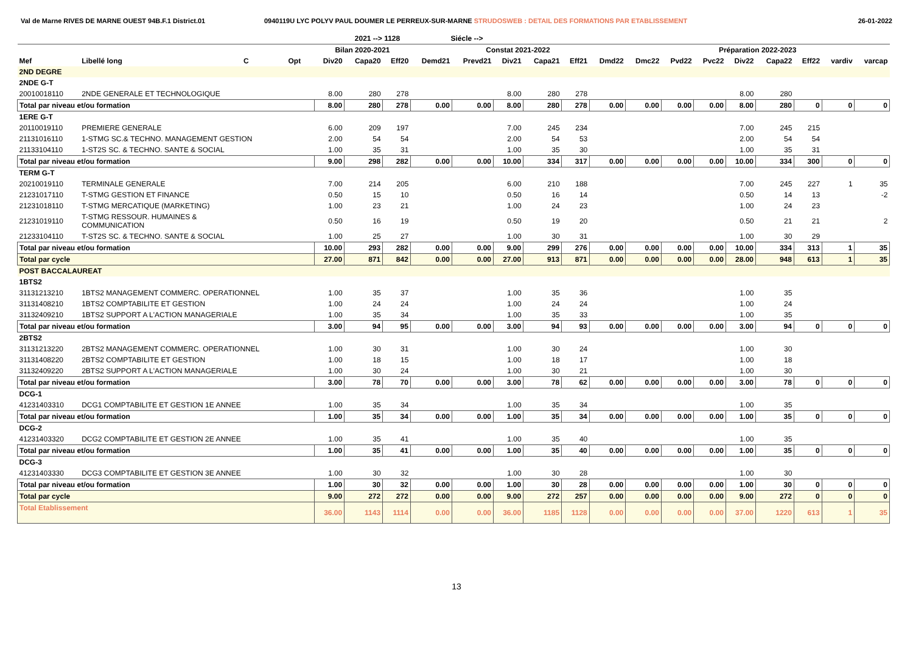Val de Marne RIVES DE MARNE OUEST 94B.F.1 District.01 0940119U LYC POLYV PAUL DOUMER LE PERREUX-SUR-MARNE STRUDOSWEB : DETAIL DES FORMATIONS PAR ETABLISSEMENT
26-01-2022
| | | | | | | 2021 --> 1128 | | Siécle --> | | | | | | | | | | | | | |
| --- | --- | --- | --- | --- | --- | --- | --- | --- | --- | --- | --- | --- | --- | --- | --- | --- | --- | --- | --- | --- | --- |
| | | | | | Bilan 2020-2021 | | | Constat 2021-2022 | | | | | | Préparation 2022-2023 | | | | | | | |
| Mef | Libellé long | C | Opt | | Div20 | Capa20 | Eff20 | Demd21 | Prevd21 | Div21 | Capa21 | Eff21 | Dmd22 | Dmc22 | Pvd22 | Pvc22 | Div22 | Capa22 | Eff22 | vardiv | varcap |
| 2ND DEGRE | | | | | | | | | | | | | | | | | | | | | |
| 2NDE G-T | | | | | | | | | | | | | | | | | | | | | |
| 20010018110 | 2NDE GENERALE ET TECHNOLOGIQUE | | | | 8.00 | 280 | 278 | | | 8.00 | 280 | 278 | | | | | 8.00 | 280 | | | |
| Total par niveau et/ou formation | | | | | 8.00 | 280 | 278 | 0.00 | 0.00 | 8.00 | 280 | 278 | 0.00 | 0.00 | 0.00 | 0.00 | 8.00 | 280 | 0 | 0 | 0 |
| 1ERE G-T | | | | | | | | | | | | | | | | | | | | | |
| 20110019110 | PREMIERE GENERALE | | | | 6.00 | 209 | 197 | | | 7.00 | 245 | 234 | | | | | 7.00 | 245 | 215 | | |
| 21131016110 | 1-STMG SC.& TECHNO. MANAGEMENT GESTION | | | | 2.00 | 54 | 54 | | | 2.00 | 54 | 53 | | | | | 2.00 | 54 | 54 | | |
| 21133104110 | 1-ST2S SC. & TECHNO. SANTE & SOCIAL | | | | 1.00 | 35 | 31 | | | 1.00 | 35 | 30 | | | | | 1.00 | 35 | 31 | | |
| Total par niveau et/ou formation | | | | | 9.00 | 298 | 282 | 0.00 | 0.00 | 10.00 | 334 | 317 | 0.00 | 0.00 | 0.00 | 0.00 | 10.00 | 334 | 300 | 0 | 0 |
| TERM G-T | | | | | | | | | | | | | | | | | | | | | |
| 20210019110 | TERMINALE GENERALE | | | | 7.00 | 214 | 205 | | | 6.00 | 210 | 188 | | | | | 7.00 | 245 | 227 | 1 | 35 |
| 21231017110 | T-STMG GESTION ET FINANCE | | | | 0.50 | 15 | 10 | | | 0.50 | 16 | 14 | | | | | 0.50 | 14 | 13 | | -2 |
| 21231018110 | T-STMG MERCATIQUE (MARKETING) | | | | 1.00 | 23 | 21 | | | 1.00 | 24 | 23 | | | | | 1.00 | 24 | 23 | | |
| 21231019110 | T-STMG RESSOUR. HUMAINES & COMMUNICATION | | | | 0.50 | 16 | 19 | | | 0.50 | 19 | 20 | | | | | 0.50 | 21 | 21 | | 2 |
| 21233104110 | T-ST2S SC. & TECHNO. SANTE & SOCIAL | | | | 1.00 | 25 | 27 | | | 1.00 | 30 | 31 | | | | | 1.00 | 30 | 29 | | |
| Total par niveau et/ou formation | | | | | 10.00 | 293 | 282 | 0.00 | 0.00 | 9.00 | 299 | 276 | 0.00 | 0.00 | 0.00 | 0.00 | 10.00 | 334 | 313 | 1 | 35 |
| Total par cycle | | | | | 27.00 | 871 | 842 | 0.00 | 0.00 | 27.00 | 913 | 871 | 0.00 | 0.00 | 0.00 | 0.00 | 28.00 | 948 | 613 | 1 | 35 |
| POST BACCALAUREAT | | | | | | | | | | | | | | | | | | | | | |
| 1BTS2 | | | | | | | | | | | | | | | | | | | | | |
| 31131213210 | 1BTS2 MANAGEMENT COMMERC. OPERATIONNEL | | | | 1.00 | 35 | 37 | | | 1.00 | 35 | 36 | | | | | 1.00 | 35 | | | |
| 31131408210 | 1BTS2 COMPTABILITE ET GESTION | | | | 1.00 | 24 | 24 | | | 1.00 | 24 | 24 | | | | | 1.00 | 24 | | | |
| 31132409210 | 1BTS2 SUPPORT A L'ACTION MANAGERIALE | | | | 1.00 | 35 | 34 | | | 1.00 | 35 | 33 | | | | | 1.00 | 35 | | | |
| Total par niveau et/ou formation | | | | | 3.00 | 94 | 95 | 0.00 | 0.00 | 3.00 | 94 | 93 | 0.00 | 0.00 | 0.00 | 0.00 | 3.00 | 94 | 0 | 0 | 0 |
| 2BTS2 | | | | | | | | | | | | | | | | | | | | | |
| 31131213220 | 2BTS2 MANAGEMENT COMMERC. OPERATIONNEL | | | | 1.00 | 30 | 31 | | | 1.00 | 30 | 24 | | | | | 1.00 | 30 | | | |
| 31131408220 | 2BTS2 COMPTABILITE ET GESTION | | | | 1.00 | 18 | 15 | | | 1.00 | 18 | 17 | | | | | 1.00 | 18 | | | |
| 31132409220 | 2BTS2 SUPPORT A L'ACTION MANAGERIALE | | | | 1.00 | 30 | 24 | | | 1.00 | 30 | 21 | | | | | 1.00 | 30 | | | |
| Total par niveau et/ou formation | | | | | 3.00 | 78 | 70 | 0.00 | 0.00 | 3.00 | 78 | 62 | 0.00 | 0.00 | 0.00 | 0.00 | 3.00 | 78 | 0 | 0 | 0 |
| DCG-1 | | | | | | | | | | | | | | | | | | | | | |
| 41231403310 | DCG1 COMPTABILITE ET GESTION 1E ANNEE | | | | 1.00 | 35 | 34 | | | 1.00 | 35 | 34 | | | | | 1.00 | 35 | | | |
| Total par niveau et/ou formation | | | | | 1.00 | 35 | 34 | 0.00 | 0.00 | 1.00 | 35 | 34 | 0.00 | 0.00 | 0.00 | 0.00 | 1.00 | 35 | 0 | 0 | 0 |
| DCG-2 | | | | | | | | | | | | | | | | | | | | | |
| 41231403320 | DCG2 COMPTABILITE ET GESTION 2E ANNEE | | | | 1.00 | 35 | 41 | | | 1.00 | 35 | 40 | | | | | 1.00 | 35 | | | |
| Total par niveau et/ou formation | | | | | 1.00 | 35 | 41 | 0.00 | 0.00 | 1.00 | 35 | 40 | 0.00 | 0.00 | 0.00 | 0.00 | 1.00 | 35 | 0 | 0 | 0 |
| DCG-3 | | | | | | | | | | | | | | | | | | | | | |
| 41231403330 | DCG3 COMPTABILITE ET GESTION 3E ANNEE | | | | 1.00 | 30 | 32 | | | 1.00 | 30 | 28 | | | | | 1.00 | 30 | | | |
| Total par niveau et/ou formation | | | | | 1.00 | 30 | 32 | 0.00 | 0.00 | 1.00 | 30 | 28 | 0.00 | 0.00 | 0.00 | 0.00 | 1.00 | 30 | 0 | 0 | 0 |
| Total par cycle | | | | | 9.00 | 272 | 272 | 0.00 | 0.00 | 9.00 | 272 | 257 | 0.00 | 0.00 | 0.00 | 0.00 | 9.00 | 272 | 0 | 0 | 0 |
| Total Etablissement | | | | | 36.00 | 1143 | 1114 | 0.00 | 0.00 | 36.00 | 1185 | 1128 | 0.00 | 0.00 | 0.00 | 0.00 | 37.00 | 1220 | 613 | 1 | 35 |
13